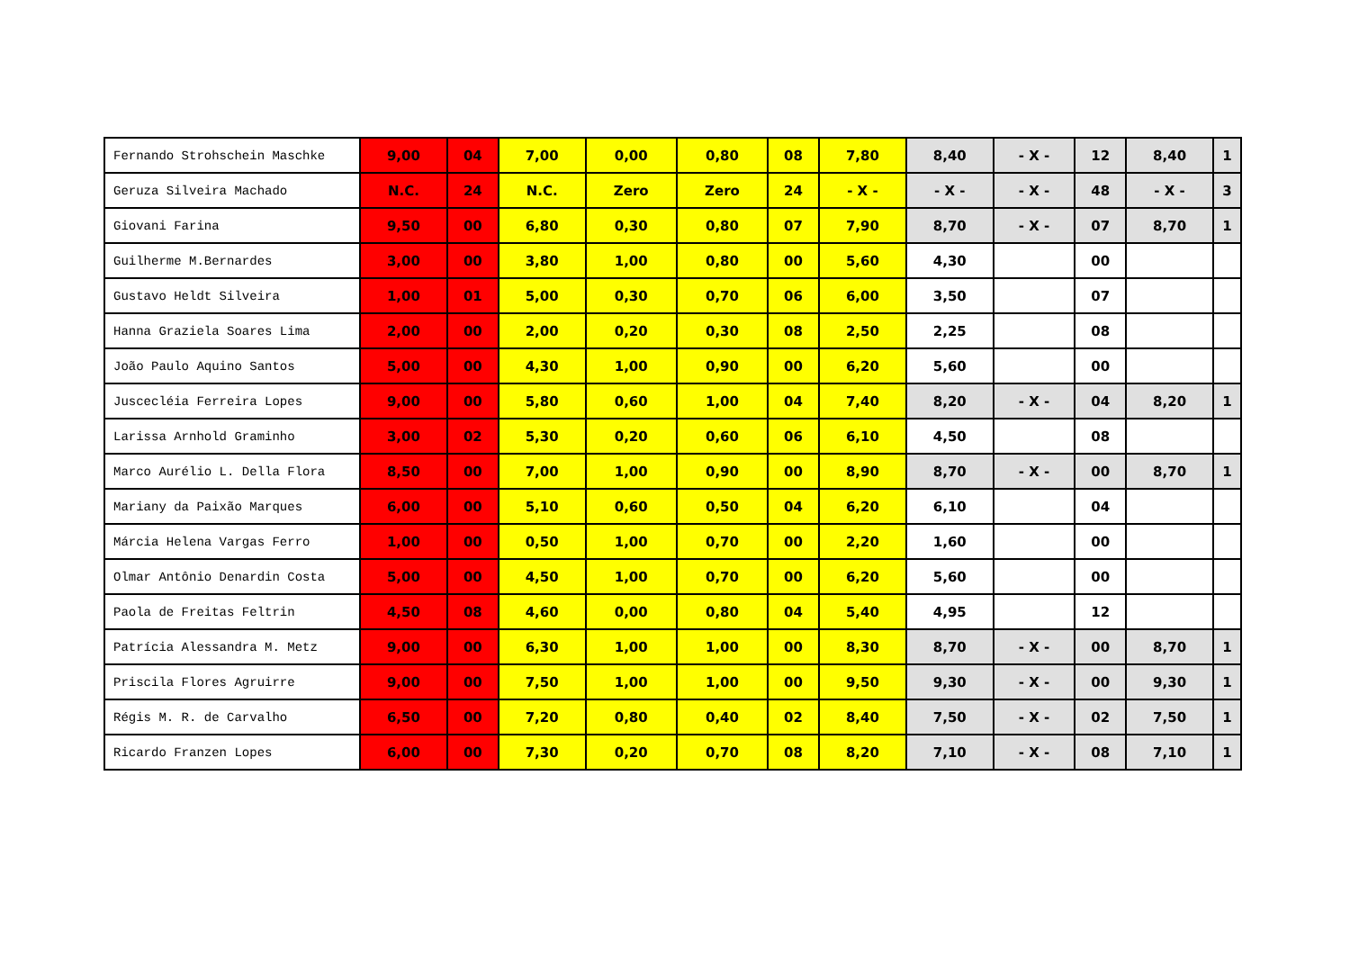| Fernando Strohschein Maschke | 9,00 | 04 | 7,00 | 0,00 | 0,80 | 08 | 7,80 | 8,40 | - X - | 12 | 8,40 | 1 |
| Geruza Silveira Machado | N.C. | 24 | N.C. | Zero | Zero | 24 | - X - | - X - | - X - | 48 | - X - | 3 |
| Giovani Farina | 9,50 | 00 | 6,80 | 0,30 | 0,80 | 07 | 7,90 | 8,70 | - X - | 07 | 8,70 | 1 |
| Guilherme M.Bernardes | 3,00 | 00 | 3,80 | 1,00 | 0,80 | 00 | 5,60 | 4,30 | | 00 | | |
| Gustavo Heldt Silveira | 1,00 | 01 | 5,00 | 0,30 | 0,70 | 06 | 6,00 | 3,50 | | 07 | | |
| Hanna Graziela Soares Lima | 2,00 | 00 | 2,00 | 0,20 | 0,30 | 08 | 2,50 | 2,25 | | 08 | | |
| João Paulo Aquino Santos | 5,00 | 00 | 4,30 | 1,00 | 0,90 | 00 | 6,20 | 5,60 | | 00 | | |
| Juscecléia Ferreira Lopes | 9,00 | 00 | 5,80 | 0,60 | 1,00 | 04 | 7,40 | 8,20 | - X - | 04 | 8,20 | 1 |
| Larissa Arnhold Graminho | 3,00 | 02 | 5,30 | 0,20 | 0,60 | 06 | 6,10 | 4,50 | | 08 | | |
| Marco Aurélio L. Della Flora | 8,50 | 00 | 7,00 | 1,00 | 0,90 | 00 | 8,90 | 8,70 | - X - | 00 | 8,70 | 1 |
| Mariany da Paixão Marques | 6,00 | 00 | 5,10 | 0,60 | 0,50 | 04 | 6,20 | 6,10 | | 04 | | |
| Márcia Helena Vargas Ferro | 1,00 | 00 | 0,50 | 1,00 | 0,70 | 00 | 2,20 | 1,60 | | 00 | | |
| Olmar Antônio Denardin Costa | 5,00 | 00 | 4,50 | 1,00 | 0,70 | 00 | 6,20 | 5,60 | | 00 | | |
| Paola de Freitas Feltrin | 4,50 | 08 | 4,60 | 0,00 | 0,80 | 04 | 5,40 | 4,95 | | 12 | | |
| Patrícia Alessandra M. Metz | 9,00 | 00 | 6,30 | 1,00 | 1,00 | 00 | 8,30 | 8,70 | - X - | 00 | 8,70 | 1 |
| Priscila Flores Agruirre | 9,00 | 00 | 7,50 | 1,00 | 1,00 | 00 | 9,50 | 9,30 | - X - | 00 | 9,30 | 1 |
| Régis M. R. de Carvalho | 6,50 | 00 | 7,20 | 0,80 | 0,40 | 02 | 8,40 | 7,50 | - X - | 02 | 7,50 | 1 |
| Ricardo Franzen Lopes | 6,00 | 00 | 7,30 | 0,20 | 0,70 | 08 | 8,20 | 7,10 | - X - | 08 | 7,10 | 1 |